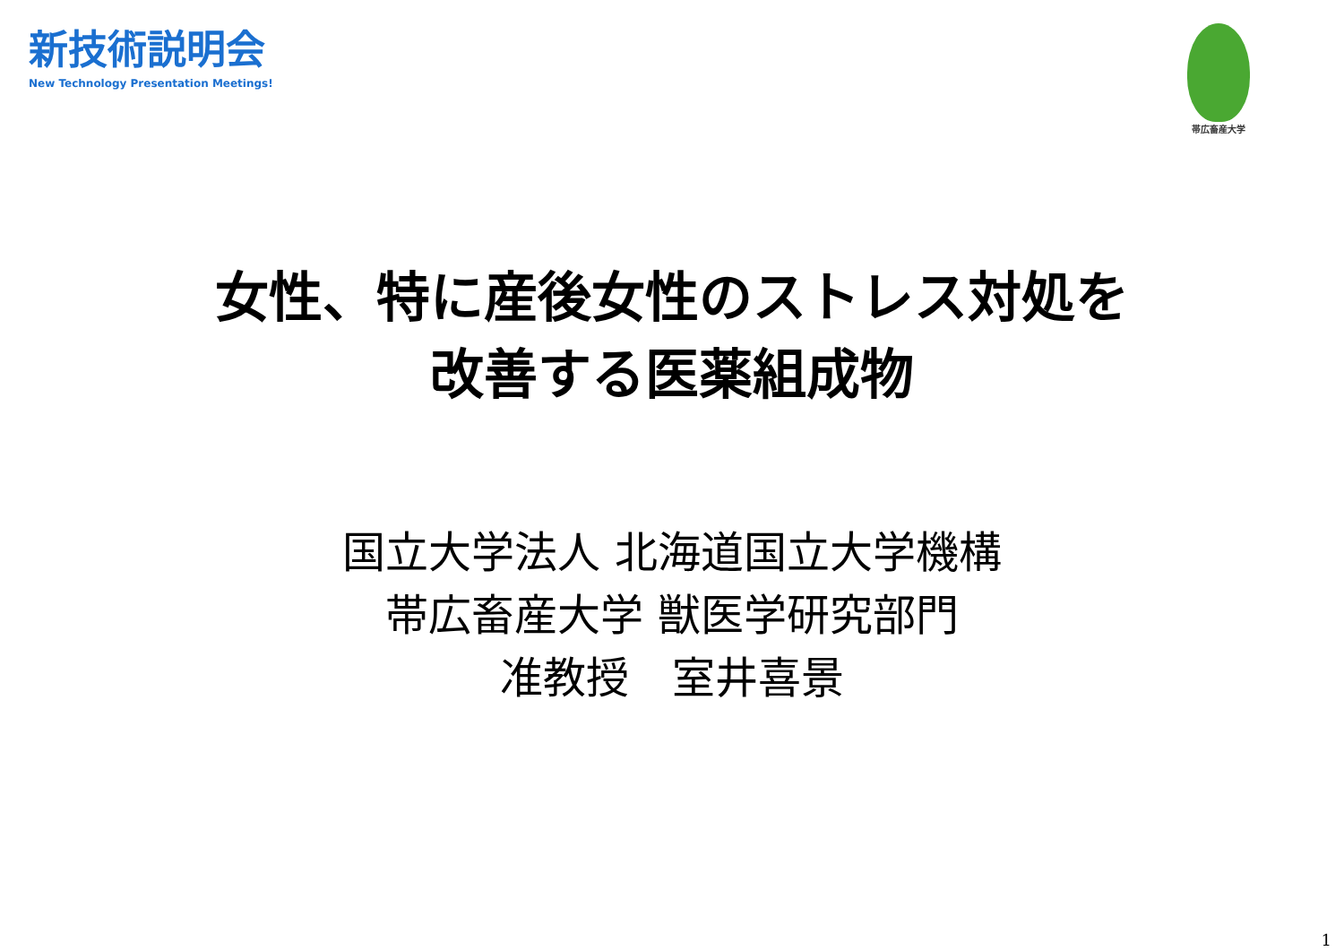新技術説明会
New Technology Presentation Meetings!
帯広畜産大学
女性、特に産後女性のストレス対処を
改善する医薬組成物
国立大学法人 北海道国立大学機構
帯広畜産大学 獣医学研究部門
准教授　室井喜景
1